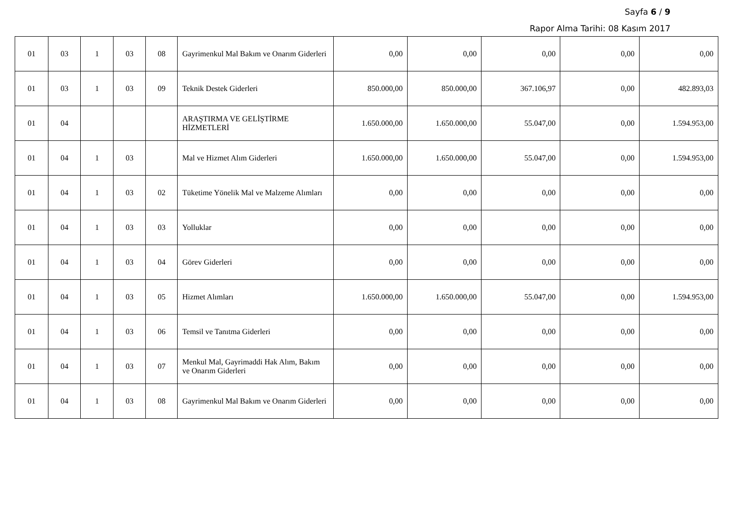Sayfa 6 / 9
Rapor Alma Tarihi: 08 Kasım 2017
| 01 | 03 | 1 | 03 | 08 | Gayrimenkul Mal Bakım ve Onarım Giderleri | 0,00 | 0,00 | 0,00 | 0,00 | 0,00 |
| 01 | 03 | 1 | 03 | 09 | Teknik Destek Giderleri | 850.000,00 | 850.000,00 | 367.106,97 | 0,00 | 482.893,03 |
| 01 | 04 | | | | ARAŞTIRMA VE GELİŞTİRME HİZMETLERİ | 1.650.000,00 | 1.650.000,00 | 55.047,00 | 0,00 | 1.594.953,00 |
| 01 | 04 | 1 | 03 | | Mal ve Hizmet Alım Giderleri | 1.650.000,00 | 1.650.000,00 | 55.047,00 | 0,00 | 1.594.953,00 |
| 01 | 04 | 1 | 03 | 02 | Tüketime Yönelik Mal ve Malzeme Alımları | 0,00 | 0,00 | 0,00 | 0,00 | 0,00 |
| 01 | 04 | 1 | 03 | 03 | Yolluklar | 0,00 | 0,00 | 0,00 | 0,00 | 0,00 |
| 01 | 04 | 1 | 03 | 04 | Görev Giderleri | 0,00 | 0,00 | 0,00 | 0,00 | 0,00 |
| 01 | 04 | 1 | 03 | 05 | Hizmet Alımları | 1.650.000,00 | 1.650.000,00 | 55.047,00 | 0,00 | 1.594.953,00 |
| 01 | 04 | 1 | 03 | 06 | Temsil ve Tanıtma Giderleri | 0,00 | 0,00 | 0,00 | 0,00 | 0,00 |
| 01 | 04 | 1 | 03 | 07 | Menkul Mal, Gayrimaddi Hak Alım, Bakım ve Onarım Giderleri | 0,00 | 0,00 | 0,00 | 0,00 | 0,00 |
| 01 | 04 | 1 | 03 | 08 | Gayrimenkul Mal Bakım ve Onarım Giderleri | 0,00 | 0,00 | 0,00 | 0,00 | 0,00 |